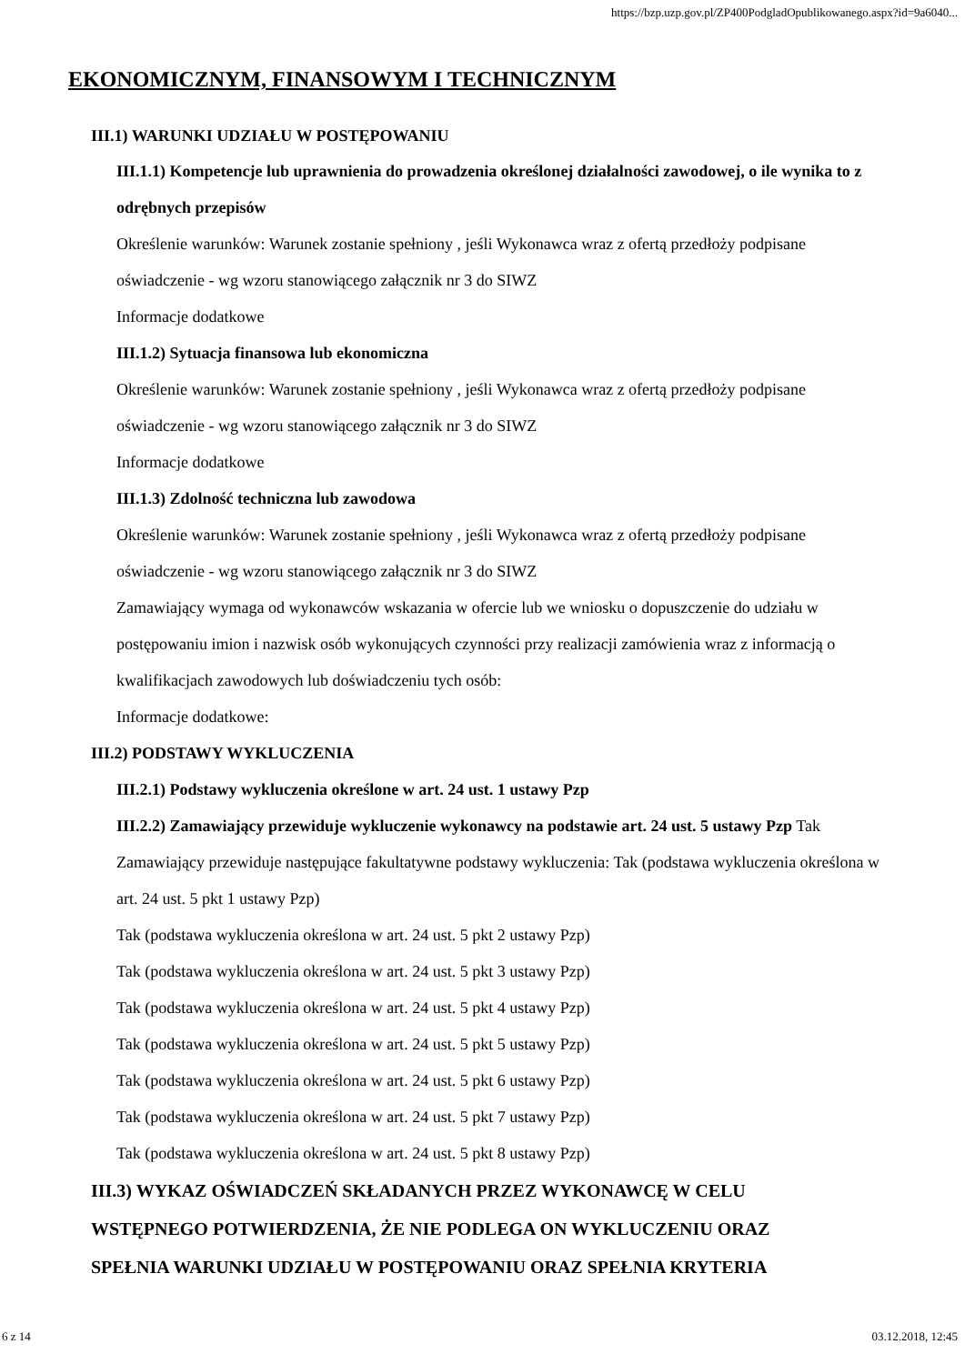https://bzp.uzp.gov.pl/ZP400PodgladOpublikowanego.aspx?id=9a6040...
EKONOMICZNYM, FINANSOWYM I TECHNICZNYM
III.1) WARUNKI UDZIAŁU W POSTĘPOWANIU
III.1.1) Kompetencje lub uprawnienia do prowadzenia określonej działalności zawodowej, o ile wynika to z odrębnych przepisów
Określenie warunków: Warunek zostanie spełniony , jeśli Wykonawca wraz z ofertą przedłoży podpisane oświadczenie - wg wzoru stanowiącego załącznik nr 3 do SIWZ
Informacje dodatkowe
III.1.2) Sytuacja finansowa lub ekonomiczna
Określenie warunków: Warunek zostanie spełniony , jeśli Wykonawca wraz z ofertą przedłoży podpisane oświadczenie - wg wzoru stanowiącego załącznik nr 3 do SIWZ
Informacje dodatkowe
III.1.3) Zdolność techniczna lub zawodowa
Określenie warunków: Warunek zostanie spełniony , jeśli Wykonawca wraz z ofertą przedłoży podpisane oświadczenie - wg wzoru stanowiącego załącznik nr 3 do SIWZ
Zamawiający wymaga od wykonawców wskazania w ofercie lub we wniosku o dopuszczenie do udziału w postępowaniu imion i nazwisk osób wykonujących czynności przy realizacji zamówienia wraz z informacją o kwalifikacjach zawodowych lub doświadczeniu tych osób:
Informacje dodatkowe:
III.2) PODSTAWY WYKLUCZENIA
III.2.1) Podstawy wykluczenia określone w art. 24 ust. 1 ustawy Pzp
III.2.2) Zamawiający przewiduje wykluczenie wykonawcy na podstawie art. 24 ust. 5 ustawy Pzp Tak Zamawiający przewiduje następujące fakultatywne podstawy wykluczenia: Tak (podstawa wykluczenia określona w art. 24 ust. 5 pkt 1 ustawy Pzp)
Tak (podstawa wykluczenia określona w art. 24 ust. 5 pkt 2 ustawy Pzp)
Tak (podstawa wykluczenia określona w art. 24 ust. 5 pkt 3 ustawy Pzp)
Tak (podstawa wykluczenia określona w art. 24 ust. 5 pkt 4 ustawy Pzp)
Tak (podstawa wykluczenia określona w art. 24 ust. 5 pkt 5 ustawy Pzp)
Tak (podstawa wykluczenia określona w art. 24 ust. 5 pkt 6 ustawy Pzp)
Tak (podstawa wykluczenia określona w art. 24 ust. 5 pkt 7 ustawy Pzp)
Tak (podstawa wykluczenia określona w art. 24 ust. 5 pkt 8 ustawy Pzp)
III.3) WYKAZ OŚWIADCZEŃ SKŁADANYCH PRZEZ WYKONAWCĘ W CELU WSTĘPNEGO POTWIERDZENIA, ŻE NIE PODLEGA ON WYKLUCZENIU ORAZ SPEŁNIA WARUNKI UDZIAŁU W POSTĘPOWANIU ORAZ SPEŁNIA KRYTERIA
6 z 14 03.12.2018, 12:45